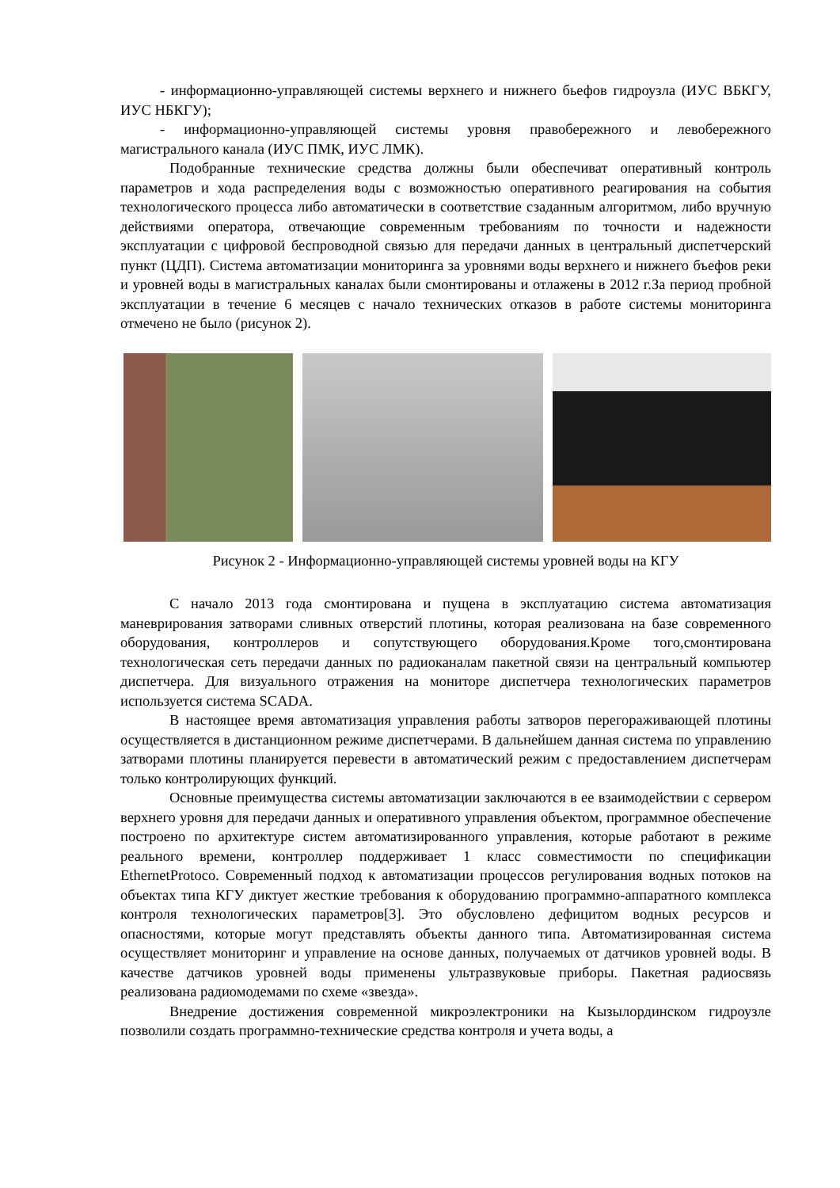- информационно-управляющей системы верхнего и нижнего бьефов гидроузла (ИУС ВБКГУ, ИУС НБКГУ);
- информационно-управляющей системы уровня правобережного и левобережного магистрального канала (ИУС ПМК, ИУС ЛМК).
Подобранные технические средства должны были обеспечиват оперативный контроль параметров и хода распределения воды с возможностью оперативного реагирования на события технологического процесса либо автоматически в соответствие сзаданным алгоритмом, либо вручную действиями оператора, отвечающие современным требованиям по точности и надежности эксплуатации с цифровой беспроводной связью для передачи данных в центральный диспетчерский пункт (ЦДП). Система автоматизации мониторинга за уровнями воды верхнего и нижнего бъефов реки и уровней воды в магистральных каналах были смонтированы и отлажены в 2012 г.За период пробной эксплуатации в течение 6 месяцев с начало технических отказов в работе системы мониторинга отмечено не было (рисунок 2).
Рисунок 2 - Информационно-управляющей системы уровней воды на КГУ
С начало 2013 года смонтирована и пущена в эксплуатацию система автоматизация маневрирования затворами сливных отверстий плотины, которая реализована на базе современного оборудования, контроллеров и сопутствующего оборудования.Кроме того,смонтирована технологическая сеть передачи данных по радиоканалам пакетной связи на центральный компьютер диспетчера. Для визуального отражения на мониторе диспетчера технологических параметров используется система SCADA.
В настоящее время автоматизация управления работы затворов перегораживающей плотины осуществляется в дистанционном режиме диспетчерами. В дальнейшем данная система по управлению затворами плотины планируется перевести в автоматический режим с предоставлением диспетчерам только контролирующих функций.
Основные преимущества системы автоматизации заключаются в ее взаимодействии с сервером верхнего уровня для передачи данных и оперативного управления объектом, программное обеспечение построено по архитектуре систем автоматизированного управления, которые работают в режиме реального времени, контроллер поддерживает 1 класс совместимости по спецификации EthernetProtoco. Современный подход к автоматизации процессов регулирования водных потоков на объектах типа КГУ диктует жесткие требования к оборудованию программно-аппаратного комплекса контроля технологических параметров[3]. Это обусловлено дефицитом водных ресурсов и опасностями, которые могут представлять объекты данного типа. Автоматизированная система осуществляет мониторинг и управление на основе данных, получаемых от датчиков уровней воды. В качестве датчиков уровней воды применены ультразвуковые приборы. Пакетная радиосвязь реализована радиомодемами по схеме «звезда».
Внедрение достижения современной микроэлектроники на Кызылординском гидроузле позволили создать программно-технические средства контроля и учета воды, а